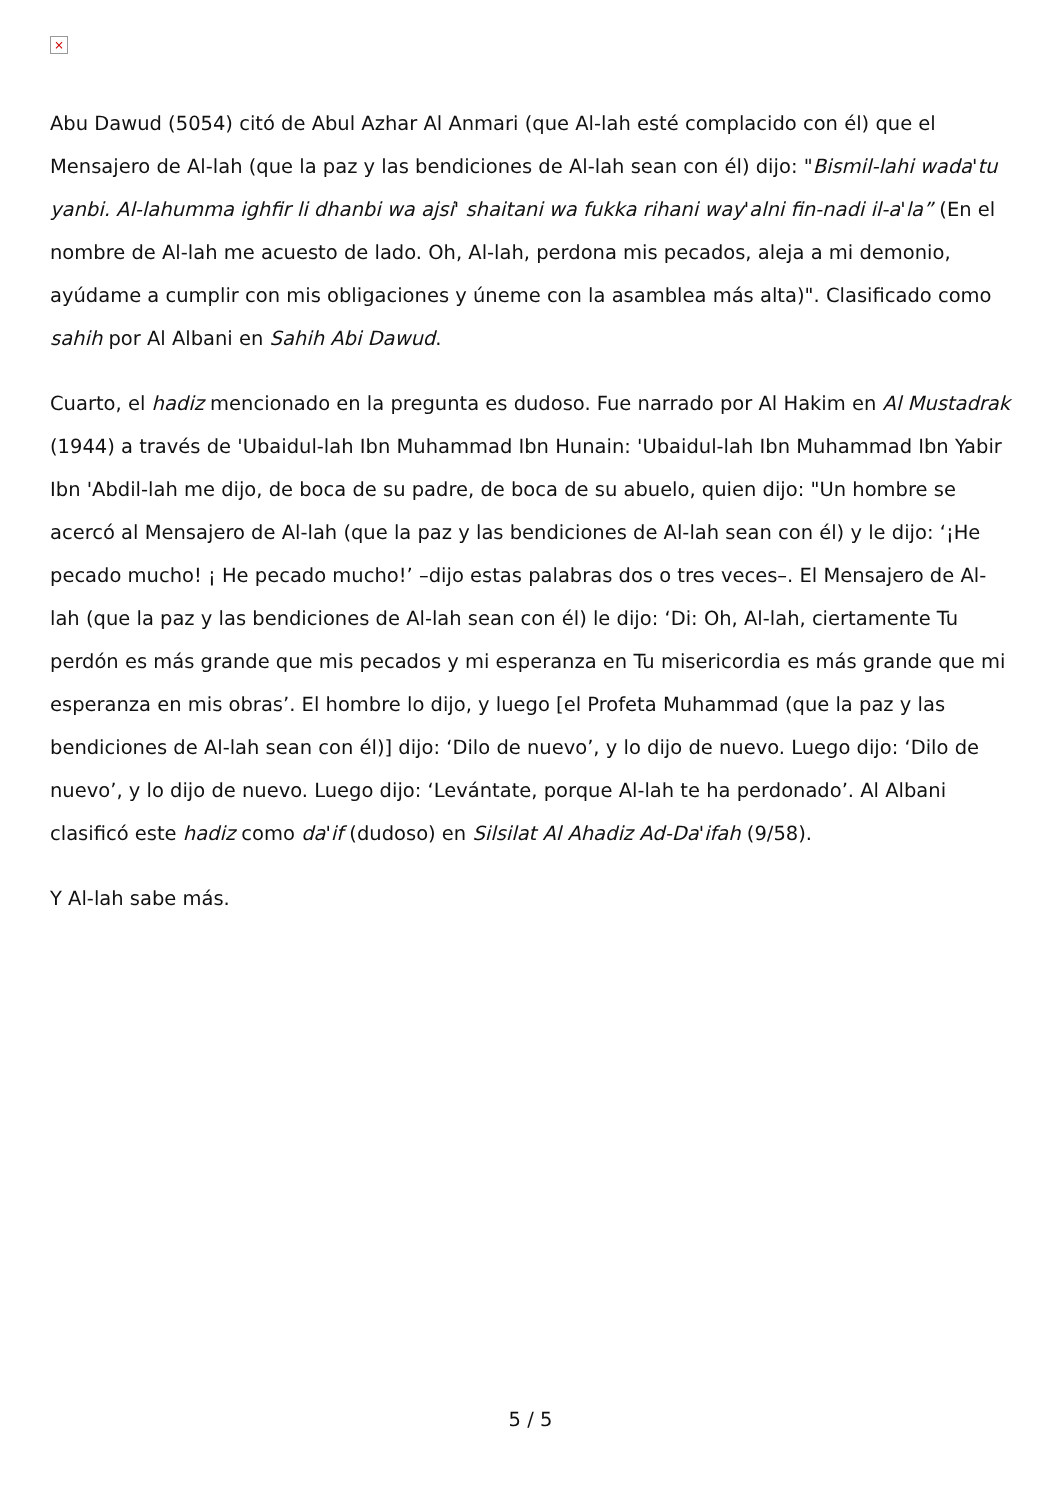×
Abu Dawud (5054) citó de Abul Azhar Al Anmari (que Al-lah esté complacido con él) que el Mensajero de Al-lah (que la paz y las bendiciones de Al-lah sean con él) dijo: "Bismil-lahi wada'tu yanbi. Al-lahumma ighfir li dhanbi wa ajsi' shaitani wa fukka rihani way'alni fin-nadi il-a'la” (En el nombre de Al-lah me acuesto de lado. Oh, Al-lah, perdona mis pecados, aleja a mi demonio, ayúdame a cumplir con mis obligaciones y úneme con la asamblea más alta)". Clasificado como sahih por Al Albani en Sahih Abi Dawud.
Cuarto, el hadiz mencionado en la pregunta es dudoso. Fue narrado por Al Hakim en Al Mustadrak (1944) a través de 'Ubaidul-lah Ibn Muhammad Ibn Hunain: 'Ubaidul-lah Ibn Muhammad Ibn Yabir Ibn 'Abdil-lah me dijo, de boca de su padre, de boca de su abuelo, quien dijo: "Un hombre se acercó al Mensajero de Al-lah (que la paz y las bendiciones de Al-lah sean con él) y le dijo: ‘¡He pecado mucho! ¡ He pecado mucho!’ –dijo estas palabras dos o tres veces–. El Mensajero de Al-lah (que la paz y las bendiciones de Al-lah sean con él) le dijo: ‘Di: Oh, Al-lah, ciertamente Tu perdón es más grande que mis pecados y mi esperanza en Tu misericordia es más grande que mi esperanza en mis obras’. El hombre lo dijo, y luego [el Profeta Muhammad (que la paz y las bendiciones de Al-lah sean con él)] dijo: ‘Dilo de nuevo’, y lo dijo de nuevo. Luego dijo: ‘Dilo de nuevo’, y lo dijo de nuevo. Luego dijo: ‘Levántate, porque Al-lah te ha perdonado’. Al Albani clasificó este hadiz como da'if (dudoso) en Silsilat Al Ahadiz Ad-Da'ifah (9/58).
Y Al-lah sabe más.
5 / 5